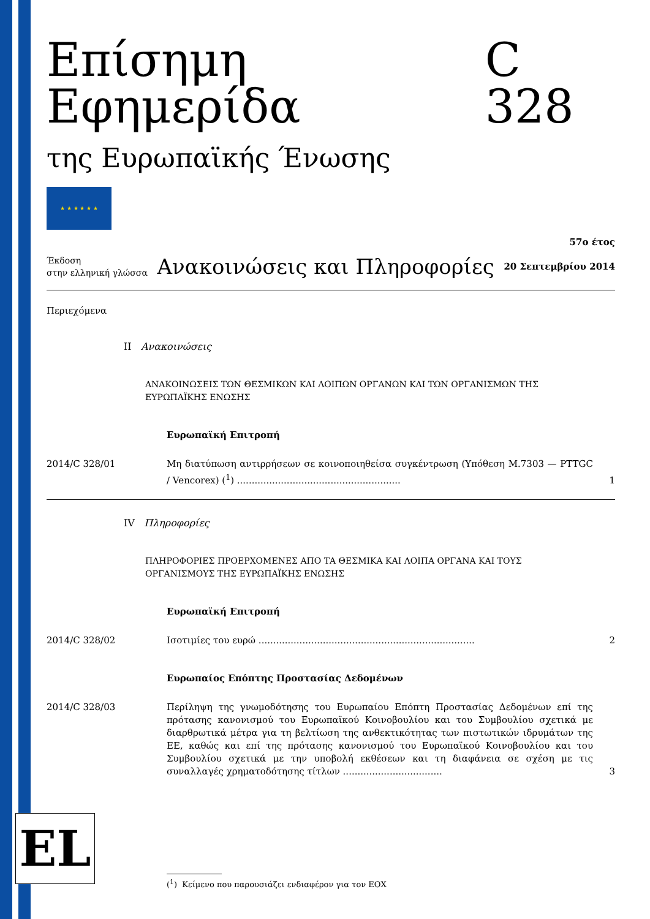Επίσημη Εφημερίδα C 328
της Ευρωπαϊκής Ένωσης
★ ★ ★ ★ ★ ★
Έκδοση
στην ελληνική γλώσσα
Ανακοινώσεις και Πληροφορίες
57ο έτος
20 Σεπτεμβρίου 2014
Περιεχόμενα
II Ανακοινώσεις
ΑΝΑΚΟΙΝΩΣΕΙΣ ΤΩΝ ΘΕΣΜΙΚΩΝ ΚΑΙ ΛΟΙΠΩΝ ΟΡΓΑΝΩΝ ΚΑΙ ΤΩΝ ΟΡΓΑΝΙΣΜΩΝ ΤΗΣ ΕΥΡΩΠΑΪΚΗΣ ΕΝΩΣΗΣ
Ευρωπαϊκή Επιτροπή
2014/C 328/01 Μη διατύπωση αντιρρήσεων σε κοινοποιηθείσα συγκέντρωση (Υπόθεση M.7303 — PTTGC / Vencorex) (<sup>1</sup>) ........................................................
1
IV Πληροφορίες
ΠΛΗΡΟΦΟΡΙΕΣ ΠΡΟΕΡΧΟΜΕΝΕΣ ΑΠΟ ΤΑ ΘΕΣΜΙΚΑ ΚΑΙ ΛΟΙΠΑ ΟΡΓΑΝΑ ΚΑΙ ΤΟΥΣ ΟΡΓΑΝΙΣΜΟΥΣ ΤΗΣ ΕΥΡΩΠΑΪΚΗΣ ΕΝΩΣΗΣ
Ευρωπαϊκή Επιτροπή
2014/C 328/02 Ισοτιμίες του ευρώ ..........................................................................
2
Ευρωπαίος Επόπτης Προστασίας Δεδομένων
2014/C 328/03 Περίληψη της γνωμοδότησης του Ευρωπαίου Επόπτη Προστασίας Δεδομένων επί της πρότασης κανονισμού του Ευρωπαϊκού Κοινοβουλίου και του Συμβουλίου σχετικά με διαρθρωτικά μέτρα για τη βελτίωση της ανθεκτικότητας των πιστωτικών ιδρυμάτων της ΕΕ, καθώς και επί της πρότασης κανονισμού του Ευρωπαϊκού Κοινοβουλίου και του Συμβουλίου σχετικά με την υποβολή εκθέσεων και τη διαφάνεια σε σχέση με τις συναλλαγές χρηματοδότησης τίτλων ..................................
3
EL
(<sup>1</sup>) Κείμενο που παρουσιάζει ενδιαφέρον για τον ΕΟΧ